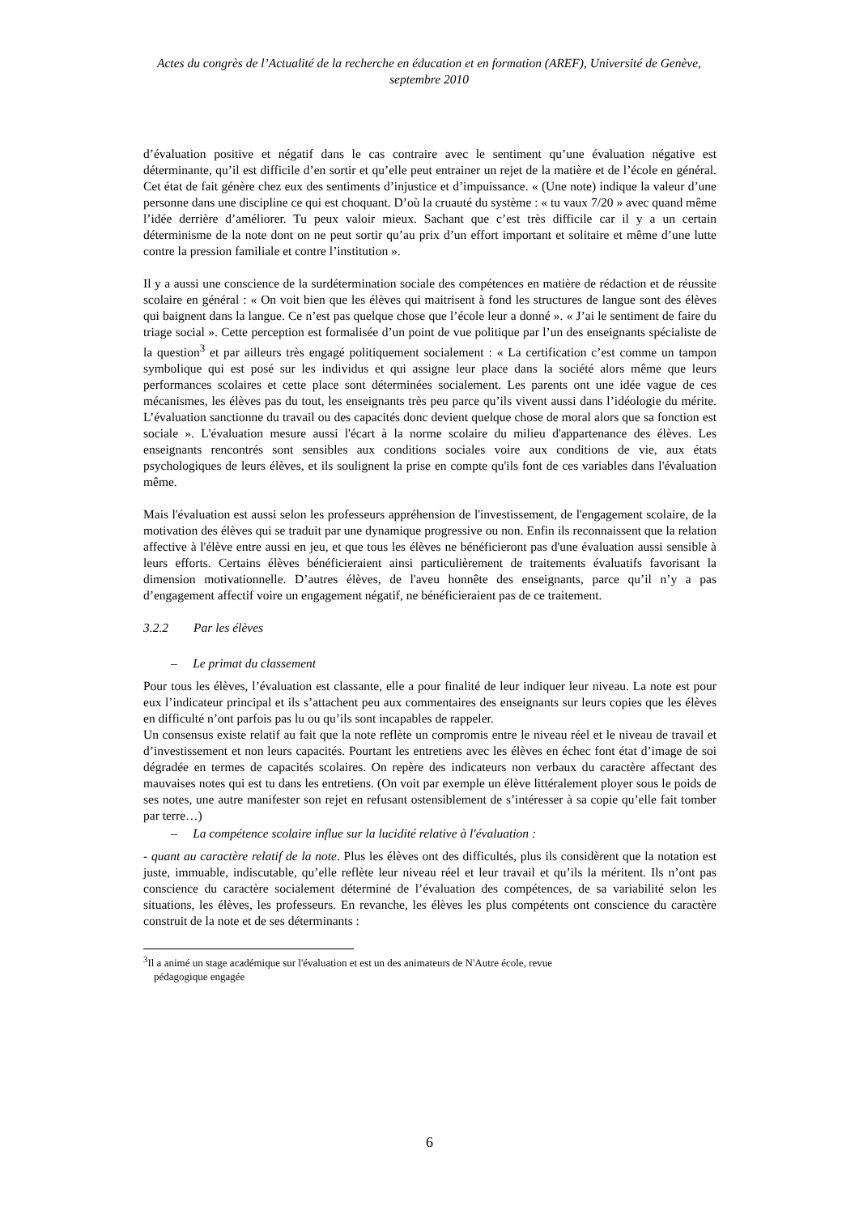Actes du congrès de l’Actualité de la recherche en éducation et en formation (AREF), Université de Genève, septembre 2010
d’évaluation positive et négatif dans le cas contraire avec le sentiment qu’une évaluation négative est déterminante, qu’il est difficile d’en sortir et qu’elle peut entrainer un rejet de la matière et de l’école en général. Cet état de fait génère chez eux des sentiments d’injustice et d’impuissance. « (Une note) indique la valeur d’une personne dans une discipline ce qui est choquant. D’où la cruauté du système : « tu vaux 7/20 » avec quand même l’idée derrière d’améliorer. Tu peux valoir mieux. Sachant que c’est très difficile car il y a un certain déterminisme de la note dont on ne peut sortir qu’au prix d’un effort important et solitaire et même d’une lutte contre la pression familiale et contre l’institution ».
Il y a aussi une conscience de la surdétermination sociale des compétences en matière de rédaction et de réussite scolaire en général : « On voit bien que les élèves qui maitrisent à fond les structures de langue sont des élèves qui baignent dans la langue. Ce n’est pas quelque chose que l’école leur a donné ». « J’ai le sentiment de faire du triage social ». Cette perception est formalisée d’un point de vue politique par l’un des enseignants spécialiste de la question<sup>3</sup> et par ailleurs très engagé politiquement socialement : « La certification c’est comme un tampon symbolique qui est posé sur les individus et qui assigne leur place dans la société alors même que leurs performances scolaires et cette place sont déterminées socialement. Les parents ont une idée vague de ces mécanismes, les élèves pas du tout, les enseignants très peu parce qu’ils vivent aussi dans l’idéologie du mérite. L’évaluation sanctionne du travail ou des capacités donc devient quelque chose de moral alors que sa fonction est sociale ». L'évaluation mesure aussi l'écart à la norme scolaire du milieu d'appartenance des élèves. Les enseignants rencontrés sont sensibles aux conditions sociales voire aux conditions de vie, aux états psychologiques de leurs élèves, et ils soulignent la prise en compte qu'ils font de ces variables dans l'évaluation même.
Mais l'évaluation est aussi selon les professeurs appréhension de l'investissement, de l'engagement scolaire, de la motivation des élèves qui se traduit par une dynamique progressive ou non. Enfin ils reconnaissent que la relation affective à l'élève entre aussi en jeu, et que tous les élèves ne bénéficieront pas d'une évaluation aussi sensible à leurs efforts. Certains élèves bénéficieraient ainsi particulièrement de traitements évaluatifs favorisant la dimension motivationnelle. D’autres élèves, de l'aveu honnête des enseignants, parce qu’il n’y a pas d’engagement affectif voire un engagement négatif, ne bénéficieraient pas de ce traitement.
3.2.2 Par les élèves
– Le primat du classement
Pour tous les élèves, l’évaluation est classante, elle a pour finalité de leur indiquer leur niveau. La note est pour eux l’indicateur principal et ils s’attachent peu aux commentaires des enseignants sur leurs copies que les élèves en difficulté n’ont parfois pas lu ou qu’ils sont incapables de rappeler.
Un consensus existe relatif au fait que la note reflète un compromis entre le niveau réel et le niveau de travail et d’investissement et non leurs capacités. Pourtant les entretiens avec les élèves en échec font état d’image de soi dégradée en termes de capacités scolaires. On repère des indicateurs non verbaux du caractère affectant des mauvaises notes qui est tu dans les entretiens. (On voit par exemple un élève littéralement ployer sous le poids de ses notes, une autre manifester son rejet en refusant ostensiblement de s’intéresser à sa copie qu’elle fait tomber par terre…)
– La compétence scolaire influe sur la lucidité relative à l'évaluation :
- quant au caractère relatif de la note. Plus les élèves ont des difficultés, plus ils considèrent que la notation est juste, immuable, indiscutable, qu’elle reflète leur niveau réel et leur travail et qu’ils la méritent. Ils n’ont pas conscience du caractère socialement déterminé de l’évaluation des compétences, de sa variabilité selon les situations, les élèves, les professeurs. En revanche, les élèves les plus compétents ont conscience du caractère construit de la note et de ses déterminants :
<sup>3</sup> Il a animé un stage académique sur l'évaluation et est un des animateurs de N'Autre école, revue
pédagogique engagée
6